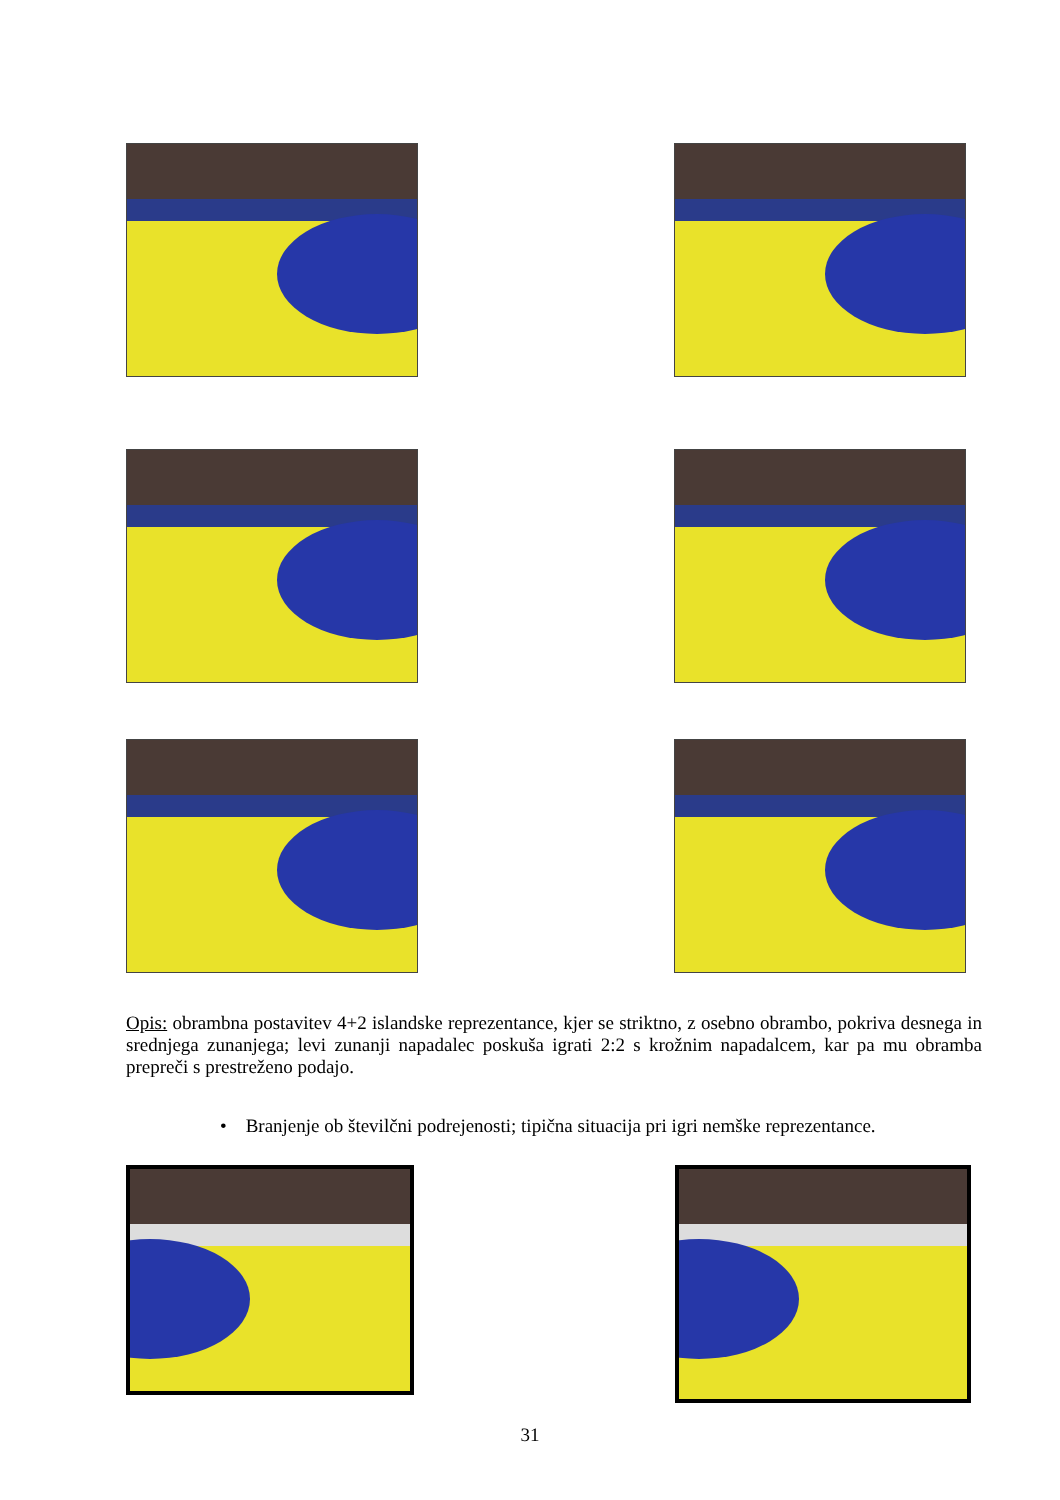Opis: obrambna postavitev 4+2 islandske reprezentance, kjer se striktno, z osebno obrambo, pokriva desnega in srednjega zunanjega; levi zunanji napadalec poskuša igrati 2:2 s krožnim napadalcem, kar pa mu obramba prepreči s prestreženo podajo.
• Branjenje ob številčni podrejenosti; tipična situacija pri igri nemške reprezentance.
31